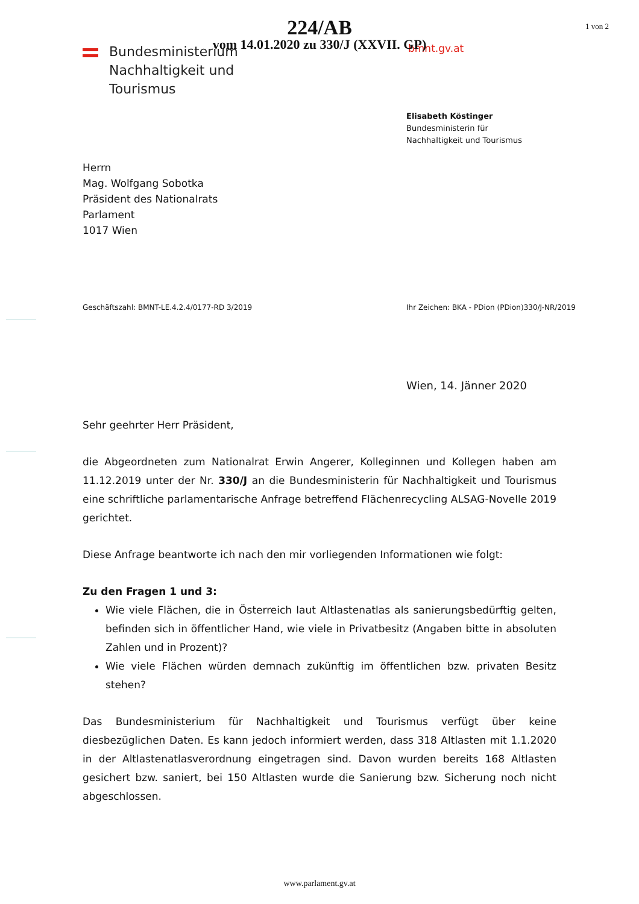224/AB
vom 14.01.2020 zu 330/J (XXVII. GP)
1 von 2
Bundesministerium
Nachhaltigkeit und
Tourismus
bmnt.gv.at
Elisabeth Köstinger
Bundesministerin für
Nachhaltigkeit und Tourismus
Herrn
Mag. Wolfgang Sobotka
Präsident des Nationalrats
Parlament
1017 Wien
Geschäftszahl: BMNT-LE.4.2.4/0177-RD 3/2019 Ihr Zeichen: BKA - PDion (PDion)330/J-NR/2019
Wien, 14. Jänner 2020
Sehr geehrter Herr Präsident,
die Abgeordneten zum Nationalrat Erwin Angerer, Kolleginnen und Kollegen haben am 11.12.2019 unter der Nr. 330/J an die Bundesministerin für Nachhaltigkeit und Tourismus eine schriftliche parlamentarische Anfrage betreffend Flächenrecycling ALSAG-Novelle 2019 gerichtet.
Diese Anfrage beantworte ich nach den mir vorliegenden Informationen wie folgt:
Zu den Fragen 1 und 3:
Wie viele Flächen, die in Österreich laut Altlastenatlas als sanierungsbedürftig gelten, befinden sich in öffentlicher Hand, wie viele in Privatbesitz (Angaben bitte in absoluten Zahlen und in Prozent)?
Wie viele Flächen würden demnach zukünftig im öffentlichen bzw. privaten Besitz stehen?
Das Bundesministerium für Nachhaltigkeit und Tourismus verfügt über keine diesbezüglichen Daten. Es kann jedoch informiert werden, dass 318 Altlasten mit 1.1.2020 in der Altlastenatlasverordnung eingetragen sind. Davon wurden bereits 168 Altlasten gesichert bzw. saniert, bei 150 Altlasten wurde die Sanierung bzw. Sicherung noch nicht abgeschlossen.
www.parlament.gv.at